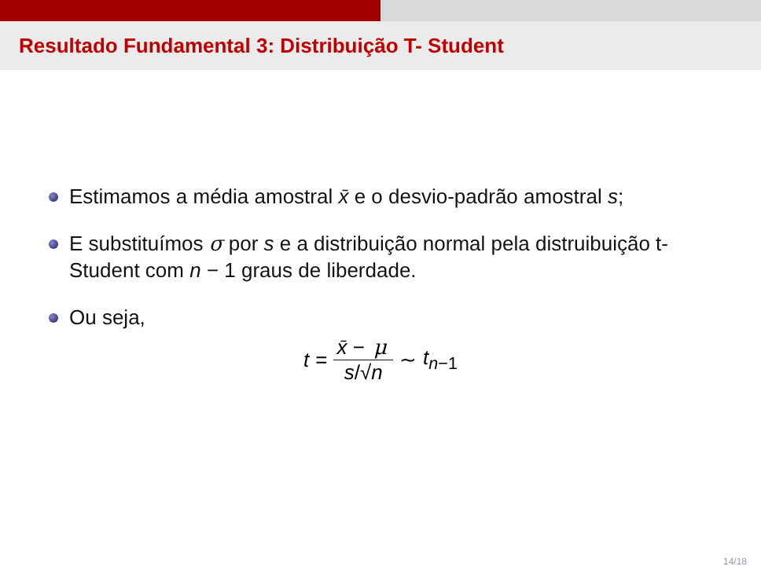Resultado Fundamental 3: Distribuição T- Student
Estimamos a média amostral x̄ e o desvio-padrão amostral s;
E substituímos σ por s e a distribuição normal pela distruibuição t-Student com n − 1 graus de liberdade.
Ou seja,
t = x̄ − μ s/√n ∼ t<sub>n−1</sub>
14/18